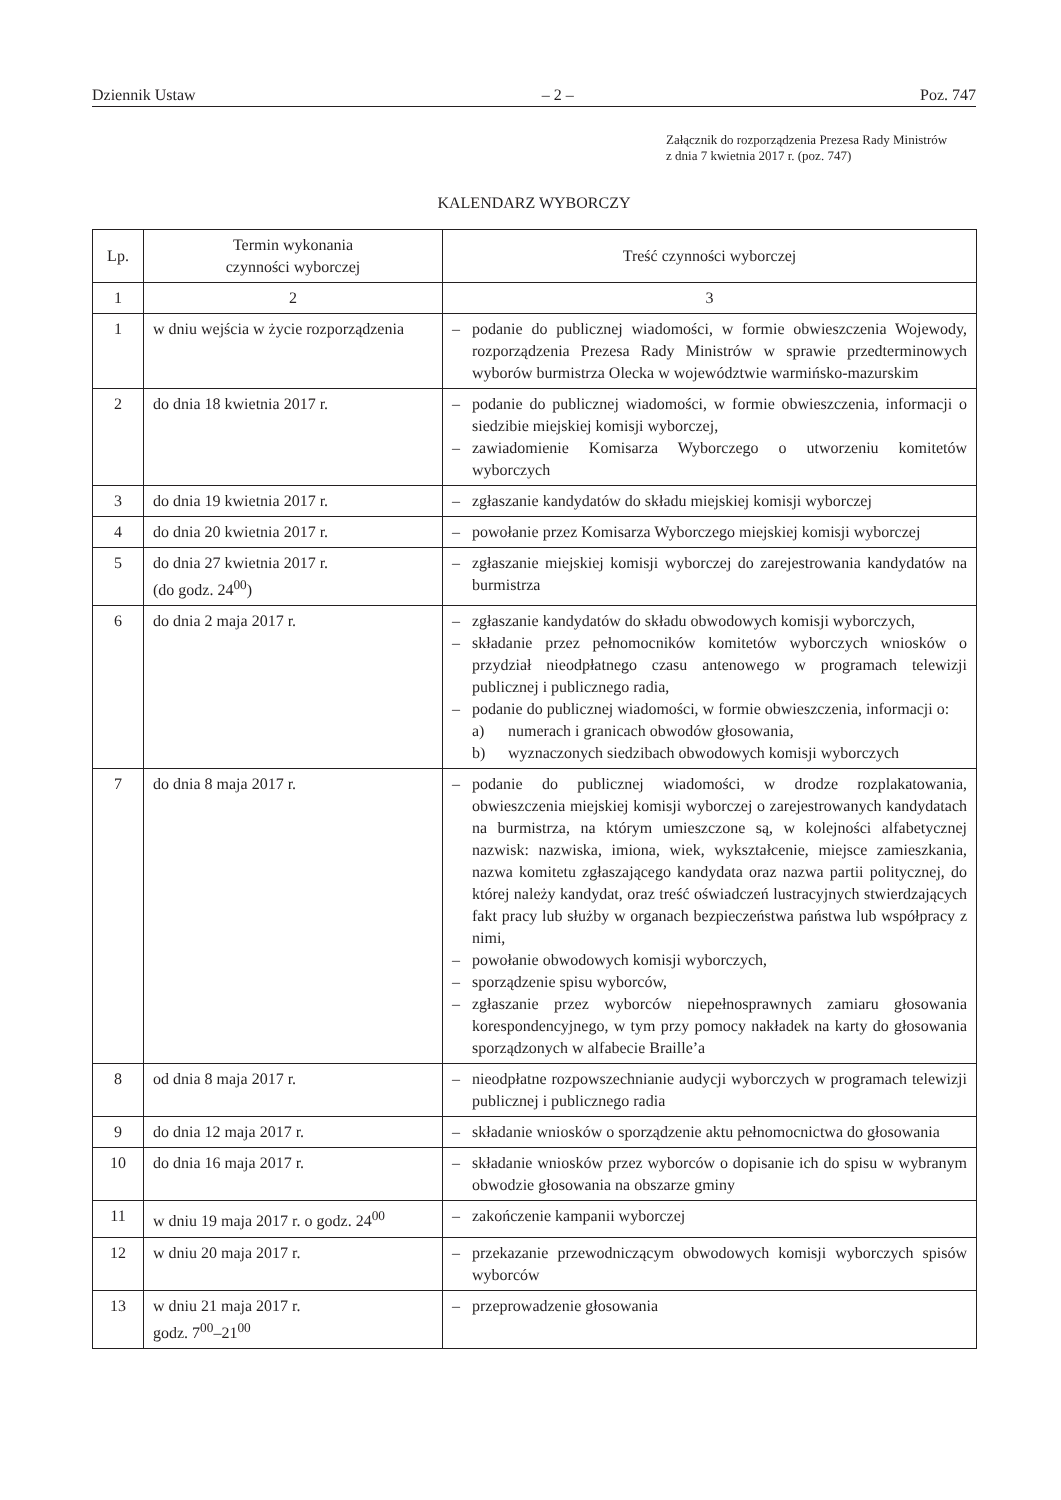Dziennik Ustaw – 2 – Poz. 747
Załącznik do rozporządzenia Prezesa Rady Ministrów
z dnia 7 kwietnia 2017 r. (poz. 747)
KALENDARZ WYBORCZY
| Lp. | Termin wykonania czynności wyborczej | Treść czynności wyborczej |
| --- | --- | --- |
| 1 | 2 | 3 |
| 1 | w dniu wejścia w życie rozporządzenia | – podanie do publicznej wiadomości, w formie obwieszczenia Wojewody, rozporządzenia Prezesa Rady Ministrów w sprawie przedterminowych wyborów burmistrza Olecka w województwie warmińsko-mazurskim |
| 2 | do dnia 18 kwietnia 2017 r. | – podanie do publicznej wiadomości, w formie obwieszczenia, informacji o siedzibie miejskiej komisji wyborczej, – zawiadomienie Komisarza Wyborczego o utworzeniu komitetów wyborczych |
| 3 | do dnia 19 kwietnia 2017 r. | – zgłaszanie kandydatów do składu miejskiej komisji wyborczej |
| 4 | do dnia 20 kwietnia 2017 r. | – powołanie przez Komisarza Wyborczego miejskiej komisji wyborczej |
| 5 | do dnia 27 kwietnia 2017 r. (do godz. 24<sup>00</sup>) | – zgłaszanie miejskiej komisji wyborczej do zarejestrowania kandydatów na burmistrza |
| 6 | do dnia 2 maja 2017 r. | – zgłaszanie kandydatów do składu obwodowych komisji wyborczych, – składanie przez pełnomocników komitetów wyborczych wniosków o przydział nieodpłatnego czasu antenowego w programach telewizji publicznej i publicznego radia, – podanie do publicznej wiadomości, w formie obwieszczenia, informacji o: a) numerach i granicach obwodów głosowania, b) wyznaczonych siedzibach obwodowych komisji wyborczych |
| 7 | do dnia 8 maja 2017 r. | – podanie do publicznej wiadomości, w drodze rozplakatowania, obwieszczenia miejskiej komisji wyborczej o zarejestrowanych kandydatach na burmistrza, na którym umieszczone są, w kolejności alfabetycznej nazwisk: nazwiska, imiona, wiek, wykształcenie, miejsce zamieszkania, nazwa komitetu zgłaszającego kandydata oraz nazwa partii politycznej, do której należy kandydat, oraz treść oświadczeń lustracyjnych stwierdzających fakt pracy lub służby w organach bezpieczeństwa państwa lub współpracy z nimi, – powołanie obwodowych komisji wyborczych, – sporządzenie spisu wyborców, – zgłaszanie przez wyborców niepełnosprawnych zamiaru głosowania korespondencyjnego, w tym przy pomocy nakładek na karty do głosowania sporządzonych w alfabecie Braille’a |
| 8 | od dnia 8 maja 2017 r. | – nieodpłatne rozpowszechnianie audycji wyborczych w programach telewizji publicznej i publicznego radia |
| 9 | do dnia 12 maja 2017 r. | – składanie wniosków o sporządzenie aktu pełnomocnictwa do głosowania |
| 10 | do dnia 16 maja 2017 r. | – składanie wniosków przez wyborców o dopisanie ich do spisu w wybranym obwodzie głosowania na obszarze gminy |
| 11 | w dniu 19 maja 2017 r. o godz. 24<sup>00</sup> | – zakończenie kampanii wyborczej |
| 12 | w dniu 20 maja 2017 r. | – przekazanie przewodniczącym obwodowych komisji wyborczych spisów wyborców |
| 13 | w dniu 21 maja 2017 r. godz. 7<sup>00</sup>–21<sup>00</sup> | – przeprowadzenie głosowania |